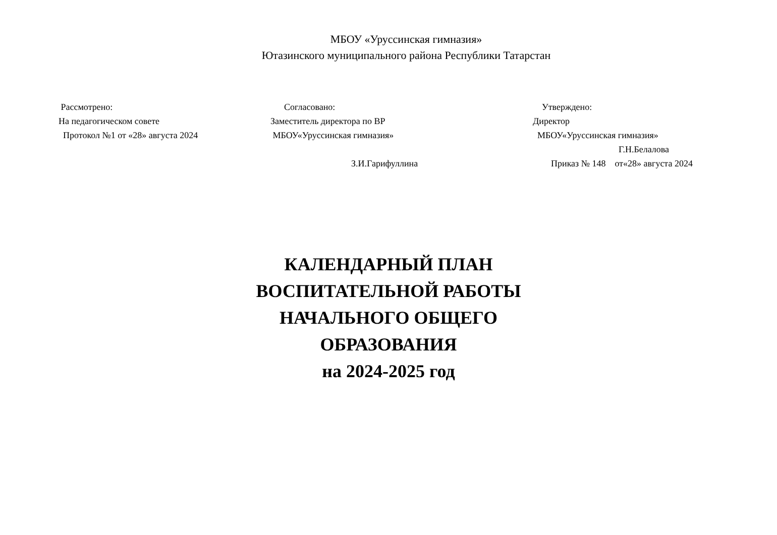МБОУ «Уруссинская гимназия»
Ютазинского муниципального района Республики Татарстан
Рассмотрено:
На педагогическом совете
Протокол №1 от «28» августа 2024
Согласовано:
Заместитель директора по ВР
МБОУ«Уруссинская гимназия»
З.И.Гарифуллина
Утверждено:
Директор
МБОУ«Уруссинская гимназия»
Г.Н.Белалова
Приказ № 148 от«28» августа 2024
КАЛЕНДАРНЫЙ ПЛАН
ВОСПИТАТЕЛЬНОЙ РАБОТЫ
НАЧАЛЬНОГО ОБЩЕГО
ОБРАЗОВАНИЯ
на 2024-2025 год